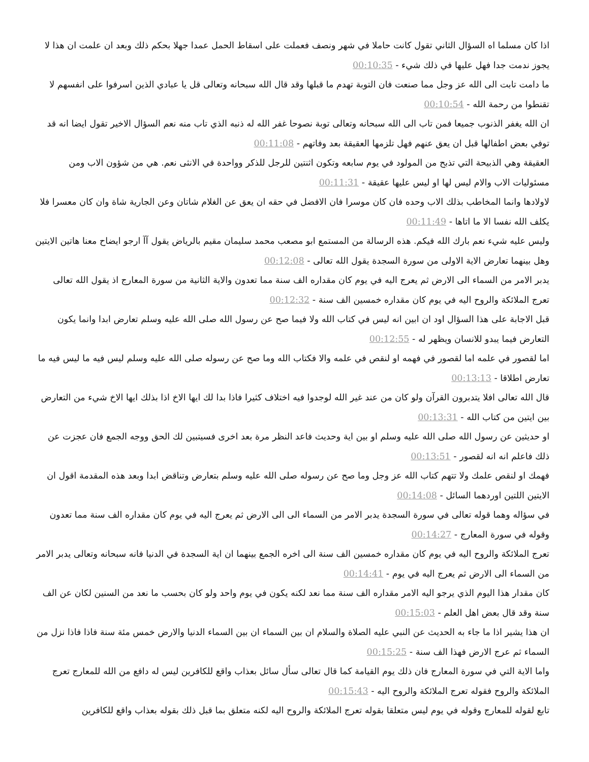اذا كان مسلما اه السؤال الثاني تقول كانت حاملا في شهر ونصف فعملت على اسقاط الحمل عمدا جهلا بحكم ذلك وبعد ان علمت ان هذا لا يجوز ندمت جدا فهل عليها في ذلك شيء - 00:10:35
ما دامت تابت الى الله عز وجل مما صنعت فان التوبة تهدم ما قبلها وقد قال الله سبحانه وتعالى قل يا عبادي الذين اسرفوا على انفسهم لا تقنطوا من رحمة الله - 00:10:54
ان الله يغفر الذنوب جميعا فمن تاب الى الله سبحانه وتعالى توبة نصوحا غفر الله له ذنبه الذي تاب منه نعم السؤال الاخير تقول ايضا انه قد توفي بعض اطفالها قبل ان يعق عنهم فهل تلزمها العقيقة بعد وفاتهم - 00:11:08
العقيقة وهي الذبيحة التي تذبح من المولود في يوم سابعه وتكون اثنتين للرجل للذكر وواحدة في الانثى نعم. هي من شؤون الاب ومن مسئوليات الاب والام ليس لها او ليس عليها عقيقة - 00:11:31
لاولادها وانما المخاطب بذلك الاب وحده فان كان موسرا فان الافضل في حقه ان يعق عن الغلام شاتان وعن الجارية شاة وان كان معسرا فلا يكلف الله نفسا الا ما اتاها - 00:11:49
وليس عليه شيء نعم بارك الله فيكم. هذه الرسالة من المستمع ابو مصعب محمد سليمان مقيم بالرياض يقول آآ ارجو ايضاح معنا هاتين الايتين وهل بينهما تعارض الاية الاولى من سورة السجدة يقول الله تعالى - 00:12:08
يدبر الامر من السماء الى الارض ثم يعرج اليه في يوم كان مقداره الف سنة مما تعدون والاية الثانية من سورة المعارج اذ يقول الله تعالى تعرج الملائكة والروح اليه في يوم كان مقداره خمسين الف سنة - 00:12:32
قبل الاجابة على هذا السؤال اود ان ابين انه ليس في كتاب الله ولا فيما صح عن رسول الله صلى الله عليه وسلم تعارض ابدا وانما يكون التعارض فيما يبدو للانسان ويظهر له - 00:12:55
اما لقصور في علمه اما لقصور في فهمه او لنقص في علمه والا فكتاب الله وما صح عن رسوله صلى الله عليه وسلم ليس فيه ما ليس فيه ما تعارض اطلاقا - 00:13:13
قال الله تعالى افلا يتدبرون القرآن ولو كان من عند غير الله لوجدوا فيه اختلاف كثيرا فاذا بدا لك ايها الاخ اذا بذلك ايها الاخ شيء من التعارض بين ايتين من كتاب الله - 00:13:31
او حديثين عن رسول الله صلى الله عليه وسلم او بين اية وحديث فاعد النظر مرة بعد اخرى فسيتبين لك الحق ووجه الجمع فان عجزت عن ذلك فاعلم انه انه لقصور - 00:13:51
فهمك او لنقص علمك ولا تتهم كتاب الله عز وجل وما صح عن رسوله صلى الله عليه وسلم بتعارض وتناقض ابدا وبعد هذه المقدمة اقول ان الايتين اللتين اوردهما السائل - 00:14:08
في سؤاله وهما قوله تعالى في سورة السجدة يدبر الامر من السماء الى الى الارض ثم يعرج اليه في يوم كان مقداره الف سنة مما تعدون وقوله في سورة المعارج - 00:14:27
تعرج الملائكة والروح اليه في يوم كان مقداره خمسين الف سنة الى اخره الجمع بينهما ان اية السجدة في الدنيا فانه سبحانه وتعالى يدبر الامر من السماء الى الارض ثم يعرج اليه في يوم - 00:14:41
كان مقدار هذا اليوم الذي يرجو اليه الامر مقداره الف سنة مما نعد لكنه يكون في يوم واحد ولو كان بحسب ما نعد من السنين لكان عن الف سنة وقد قال بعض اهل العلم - 00:15:03
ان هذا يشير اذا ما جاء به الحديث عن النبي عليه الصلاة والسلام ان بين السماء ان بين السماء الدنيا والارض خمس مئة سنة فاذا فاذا نزل من السماء ثم عرج الارض فهذا الف سنة - 00:15:25
واما الاية التي في سورة المعارج فان ذلك يوم القيامة كما قال تعالى سأل سائل بعذاب واقع للكافرين ليس له دافع من الله للمعارج تعرج الملائكة والروح فقوله تعرج الملائكة والروح اليه - 00:15:43
تابع لقوله للمعارج وقوله في يوم ليس متعلقا بقوله تعرج الملائكة والروح اليه لكنه متعلق بما قبل ذلك بقوله بعذاب واقع للكافرين